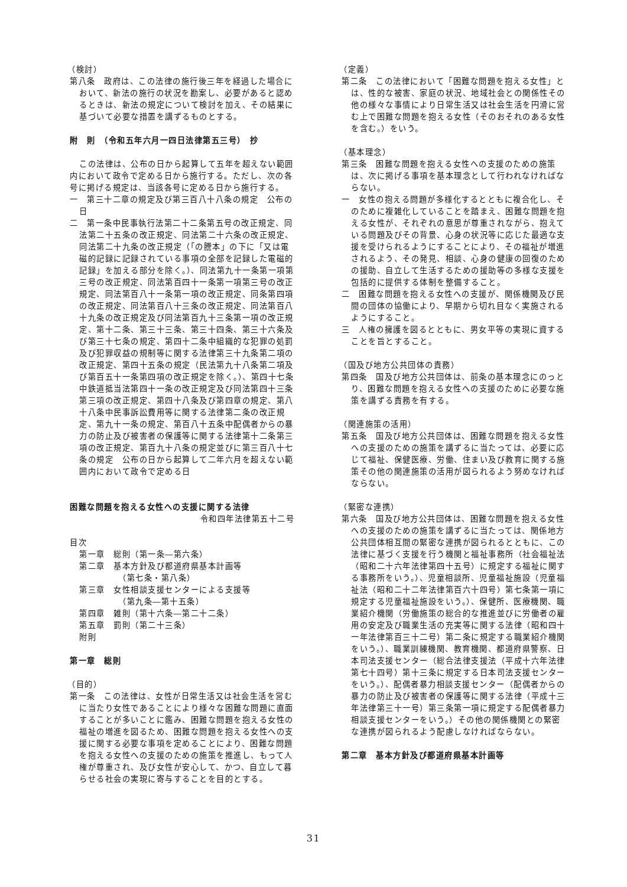（検討）
第八条　政府は、この法律の施行後三年を経過した場合において、新法の施行の状況を勘案し、必要があると認めるときは、新法の規定について検討を加え、その結果に基づいて必要な措置を講ずるものとする。
附　則　（令和五年六月一四日法律第五三号）　抄
この法律は、公布の日から起算して五年を超えない範囲内において政令で定める日から施行する。ただし、次の各号に掲げる規定は、当該各号に定める日から施行する。
一　第三十二章の規定及び第三百八十八条の規定　公布の日
二　第一条中民事執行法第二十二条第五号の改正規定、同法第二十五条の改正規定、同法第二十六条の改正規定、同法第二十九条の改正規定（「の謄本」の下に「又は電磁的記録に記録されている事項の全部を記録した電磁的記録」を加える部分を除く。）、同法第九十一条第一項第三号の改正規定、同法第百四十一条第一項第三号の改正規定、同法第百八十一条第一項の改正規定、同条第四項の改正規定、同法第百八十三条の改正規定、同法第百八十九条の改正規定及び同法第百九十三条第一項の改正規定、第十二条、第三十三条、第三十四条、第三十六条及び第三十七条の規定、第四十二条中組織的な犯罪の処罰及び犯罪収益の規制等に関する法律第三十九条第二項の改正規定、第四十五条の規定（民法第九十八条第二項及び第百五十一条第四項の改正規定を除く。）、第四十七条中鉄道抵当法第四十一条の改正規定及び同法第四十三条第三項の改正規定、第四十八条及び第四章の規定、第八十八条中民事訴訟費用等に関する法律第二条の改正規定、第九十一条の規定、第百八十五条中配偶者からの暴力の防止及び被害者の保護等に関する法律第十二条第三項の改正規定、第百九十八条の規定並びに第三百八十七条の規定　公布の日から起算して二年六月を超えない範囲内において政令で定める日
困難な問題を抱える女性への支援に関する法律
令和四年法律第五十二号
目次
第一章　総則（第一条―第六条）
第二章　基本方針及び都道府県基本計画等
（第七条・第八条）
第三章　女性相談支援センターによる支援等
（第九条―第十五条）
第四章　雑則（第十六条―第二十二条）
第五章　罰則（第二十三条）
附則
第一章　総則
（目的）
第一条　この法律は、女性が日常生活又は社会生活を営むに当たり女性であることにより様々な困難な問題に直面することが多いことに鑑み、困難な問題を抱える女性の福祉の増進を図るため、困難な問題を抱える女性への支援に関する必要な事項を定めることにより、困難な問題を抱える女性への支援のための施策を推進し、もって人権が尊重され、及び女性が安心して、かつ、自立して暮らせる社会の実現に寄与することを目的とする。
（定義）
第二条　この法律において「困難な問題を抱える女性」とは、性的な被害、家庭の状況、地域社会との関係性その他の様々な事情により日常生活又は社会生活を円滑に営む上で困難な問題を抱える女性（そのおそれのある女性を含む。）をいう。
（基本理念）
第三条　困難な問題を抱える女性への支援のための施策は、次に掲げる事項を基本理念として行われなければならない。
一　女性の抱える問題が多様化するとともに複合化し、そのために複雑化していることを踏まえ、困難な問題を抱える女性が、それぞれの意思が尊重されながら、抱えている問題及びその背景、心身の状況等に応じた最適な支援を受けられるようにすることにより、その福祉が増進されるよう、その発見、相談、心身の健康の回復のための援助、自立して生活するための援助等の多様な支援を包括的に提供する体制を整備すること。
二　困難な問題を抱える女性への支援が、関係機関及び民間の団体の協働により、早期から切れ目なく実施されるようにすること。
三　人権の擁護を図るとともに、男女平等の実現に資することを旨とすること。
（国及び地方公共団体の責務）
第四条　国及び地方公共団体は、前条の基本理念にのっとり、困難な問題を抱える女性への支援のために必要な施策を講ずる責務を有する。
（関連施策の活用）
第五条　国及び地方公共団体は、困難な問題を抱える女性への支援のための施策を講ずるに当たっては、必要に応じて福祉、保健医療、労働、住まい及び教育に関する施策その他の関連施策の活用が図られるよう努めなければならない。
（緊密な連携）
第六条　国及び地方公共団体は、困難な問題を抱える女性への支援のための施策を講ずるに当たっては、関係地方公共団体相互間の緊密な連携が図られるとともに、この法律に基づく支援を行う機関と福祉事務所（社会福祉法（昭和二十六年法律第四十五号）に規定する福祉に関する事務所をいう。）、児童相談所、児童福祉施設（児童福祉法（昭和二十二年法律第百六十四号）第七条第一項に規定する児童福祉施設をいう。）、保健所、医療機関、職業紹介機関（労働施策の総合的な推進並びに労働者の雇用の安定及び職業生活の充実等に関する法律（昭和四十一年法律第百三十二号）第二条に規定する職業紹介機関をいう。）、職業訓練機関、教育機関、都道府県警察、日本司法支援センター（総合法律支援法（平成十六年法律第七十四号）第十三条に規定する日本司法支援センターをいう。）、配偶者暴力相談支援センター（配偶者からの暴力の防止及び被害者の保護等に関する法律（平成十三年法律第三十一号）第三条第一項に規定する配偶者暴力相談支援センターをいう。）その他の関係機関との緊密な連携が図られるよう配慮しなければならない。
第二章　基本方針及び都道府県基本計画等
31